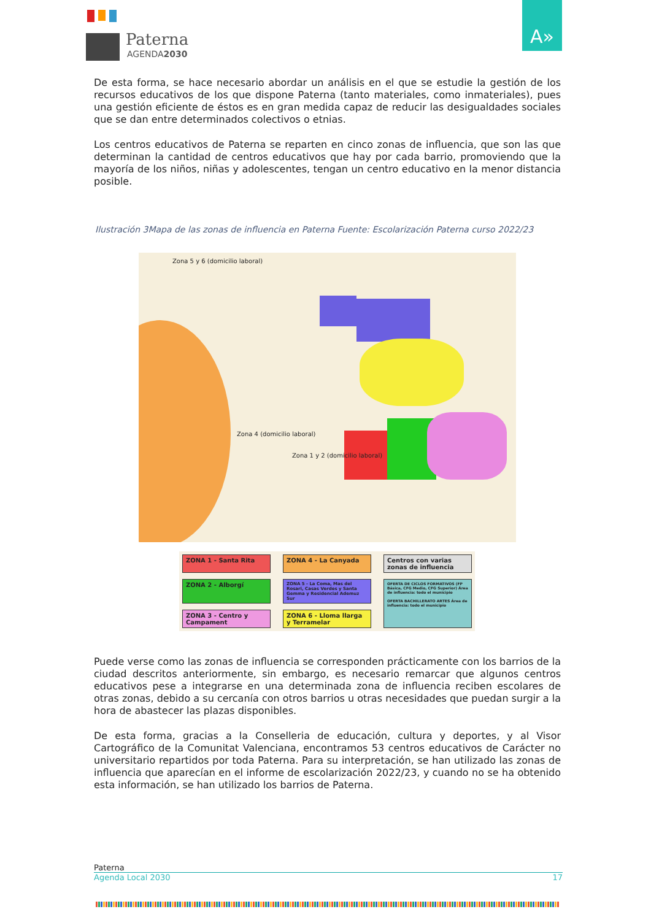Paterna
AGENDA2030
A»
De esta forma, se hace necesario abordar un análisis en el que se estudie la gestión de los recursos educativos de los que dispone Paterna (tanto materiales, como inmateriales), pues una gestión eficiente de éstos es en gran medida capaz de reducir las desigualdades sociales que se dan entre determinados colectivos o etnias.
Los centros educativos de Paterna se reparten en cinco zonas de influencia, que son las que determinan la cantidad de centros educativos que hay por cada barrio, promoviendo que la mayoría de los niños, niñas y adolescentes, tengan un centro educativo en la menor distancia posible.
Ilustración 3Mapa de las zonas de influencia en Paterna Fuente: Escolarización Paterna curso 2022/23
Zona 5 y 6 (domicilio laboral)
Zona 4 (domicilio laboral)
Zona 1 y 2 (domicilio laboral)
ZONA 1 - Santa Rita
ZONA 4 - La Canyada
Centros con varias zonas de influencia
ZONA 2 - Alborgí
ZONA 5 - La Coma, Mas del Rosari, Casas Verdes y Santa Gemma y Residencial Ademuz Sur
OFERTA DE CICLOS FORMATIVOS (FP Básica, CFG Medio, CFG Superior) Área de influencia: todo el municipio
OFERTA BACHILLERATO ARTES Área de influencia: todo el municipio
ZONA 3 - Centro y Campament
ZONA 6 - Lloma llarga y Terramelar
Puede verse como las zonas de influencia se corresponden prácticamente con los barrios de la ciudad descritos anteriormente, sin embargo, es necesario remarcar que algunos centros educativos pese a integrarse en una determinada zona de influencia reciben escolares de otras zonas, debido a su cercanía con otros barrios u otras necesidades que puedan surgir a la hora de abastecer las plazas disponibles.
De esta forma, gracias a la Conselleria de educación, cultura y deportes, y al Visor Cartográfico de la Comunitat Valenciana, encontramos 53 centros educativos de Carácter no universitario repartidos por toda Paterna. Para su interpretación, se han utilizado las zonas de influencia que aparecían en el informe de escolarización 2022/23, y cuando no se ha obtenido esta información, se han utilizado los barrios de Paterna.
Paterna
Agenda Local 2030 17